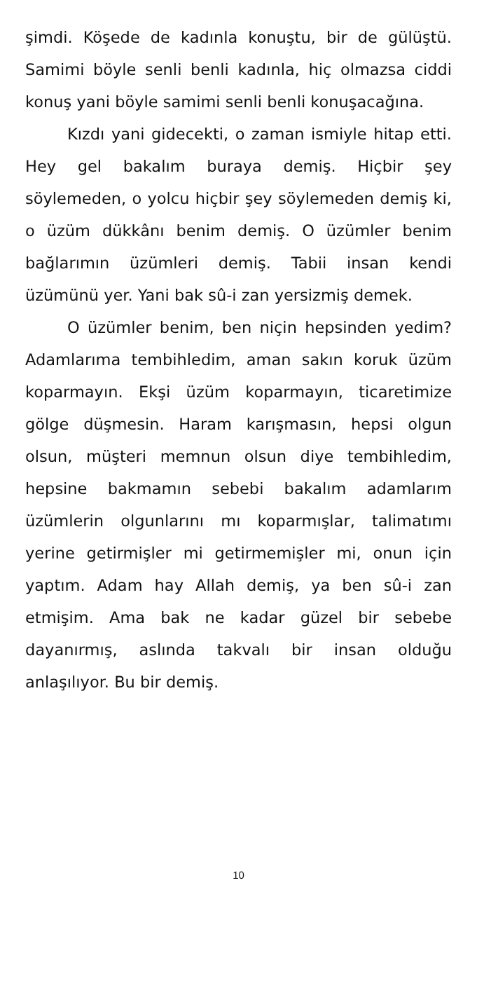şimdi. Köşede de kadınla konuştu, bir de gü­lüştü. Samimi böyle senli benli kadınla, hiç ol­mazsa ciddi konuş yani böyle samimi senli benli konuşacağına.
Kızdı yani gidecekti, o zaman ismiyle hitap etti. Hey gel bakalım buraya demiş. Hiçbir şey söylemeden, o yolcu hiçbir şey söylemeden demiş ki, o üzüm dükkânı benim demiş. O üzümler benim bağlarımın üzümleri demiş. Ta­bii insan kendi üzümünü yer. Yani bak sû-i zan yersizmiş demek.
O üzümler benim, ben niçin hepsinden ye­dim? Adamlarıma tembihledim, aman sakın ko­ruk üzüm koparmayın. Ekşi üzüm koparmayın, ticaretimize gölge düşmesin. Haram karışma­sın, hepsi olgun olsun, müşteri memnun olsun diye tembihledim, hepsine bakmamın sebebi bakalım adamlarım üzümlerin olgunlarını mı koparmışlar, talimatımı yerine getirmişler mi getirmemişler mi, onun için yaptım. Adam hay Allah demiş, ya ben sû-i zan etmişim. Ama bak ne kadar güzel bir sebebe dayanırmış, aslında takvalı bir insan olduğu anlaşılıyor. Bu bir de­miş.
10